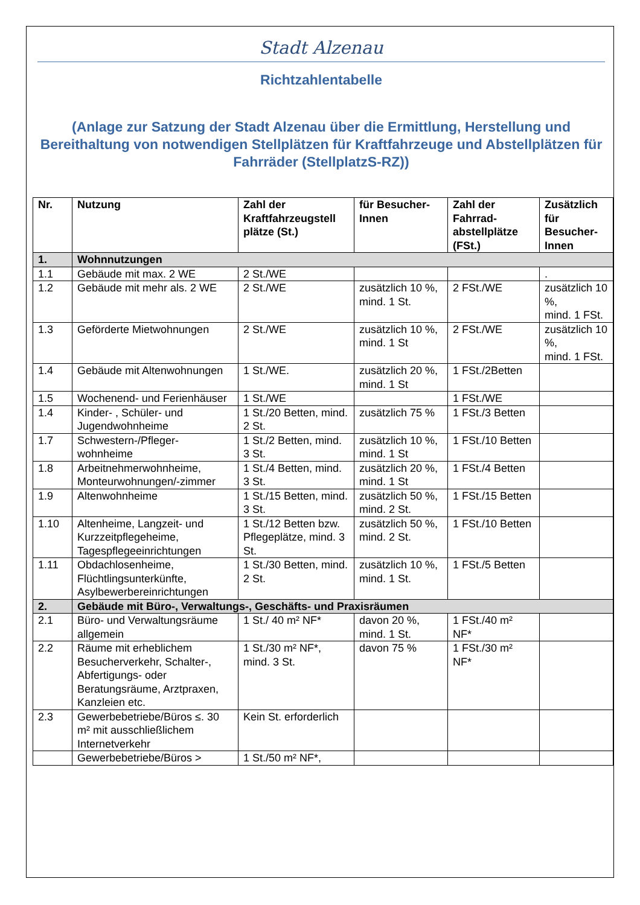Stadt Alzenau
Richtzahlentabelle
(Anlage zur Satzung der Stadt Alzenau über die Ermittlung, Herstellung und Bereithaltung von notwendigen Stellplätzen für Kraftfahrzeuge und Abstellplätzen für Fahrräder (StellplatzS-RZ))
| Nr. | Nutzung | Zahl der Kraftfahrzeugstell plätze (St.) | für Besucher-Innen | Zahl der Fahrrad-abstellplätze (FSt.) | Zusätzlich für Besucher-Innen |
| --- | --- | --- | --- | --- | --- |
| 1. | Wohnnutzungen | | | | |
| 1.1 | Gebäude mit max. 2 WE | 2 St./WE | | | . |
| 1.2 | Gebäude mit mehr als. 2 WE | 2 St./WE | zusätzlich 10 %, mind. 1 St. | 2 FSt./WE | zusätzlich 10 %, mind. 1 FSt. |
| 1.3 | Geförderte Mietwohnungen | 2 St./WE | zusätzlich 10 %, mind. 1 St | 2 FSt./WE | zusätzlich 10 %, mind. 1 FSt. |
| 1.4 | Gebäude mit Altenwohnungen | 1 St./WE. | zusätzlich 20 %, mind. 1 St | 1 FSt./2Betten | |
| 1.5 | Wochenend- und Ferienhäuser | 1 St./WE | | 1 FSt./WE | |
| 1.4 | Kinder- , Schüler- und Jugendwohnheime | 1 St./20 Betten, mind. 2 St. | zusätzlich 75 % | 1 FSt./3 Betten | |
| 1.7 | Schwestern-/Pfleger-wohnheime | 1 St./2 Betten, mind. 3 St. | zusätzlich 10 %, mind. 1 St | 1 FSt./10 Betten | |
| 1.8 | Arbeitnehmerwohnheime, Monteurwohnungen/-zimmer | 1 St./4 Betten, mind. 3 St. | zusätzlich 20 %, mind. 1 St | 1 FSt./4 Betten | |
| 1.9 | Altenwohnheime | 1 St./15 Betten, mind. 3 St. | zusätzlich 50 %, mind. 2 St. | 1 FSt./15 Betten | |
| 1.10 | Altenheime, Langzeit- und Kurzzeitpflegeheime, Tagespflegeeinrichtungen | 1 St./12 Betten bzw. Pflegeplätze, mind. 3 St. | zusätzlich 50 %, mind. 2 St. | 1 FSt./10 Betten | |
| 1.11 | Obdachlosenheime, Flüchtlingsunterkünfte, Asylbewerbereinrichtungen | 1 St./30 Betten, mind. 2 St. | zusätzlich 10 %, mind. 1 St. | 1 FSt./5 Betten | |
| 2. | Gebäude mit Büro-, Verwaltungs-, Geschäfts- und Praxisräumen | | | | |
| 2.1 | Büro- und Verwaltungsräume allgemein | 1 St./ 40 m² NF* | davon 20 %, mind. 1 St. | 1 FSt./40 m² NF* | |
| 2.2 | Räume mit erheblichem Besucherverkehr, Schalter-, Abfertigungs- oder Beratungsräume, Arztpraxen, Kanzleien etc. | 1 St./30 m² NF*, mind. 3 St. | davon 75 % | 1 FSt./30 m² NF* | |
| 2.3 | Gewerbebetriebe/Büros ≤. 30 m² mit ausschließlichem Internetverkehr | Kein St. erforderlich | | | |
| | Gewerbebetriebe/Büros > | 1 St./50 m² NF*, | | | |